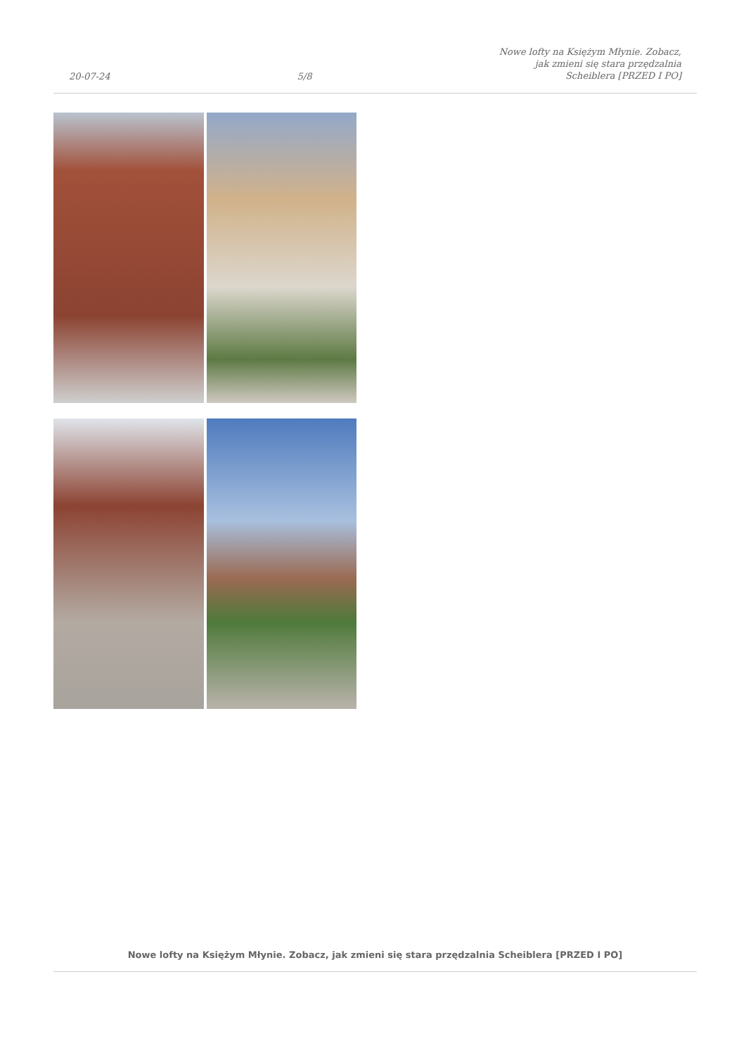20-07-24
5/8
Nowe lofty na Księżym Młynie. Zobacz,
jak zmieni się stara przędzalnia
Scheiblera [PRZED I PO]
Nowe lofty na Księżym Młynie. Zobacz, jak zmieni się stara przędzalnia Scheiblera [PRZED I PO]